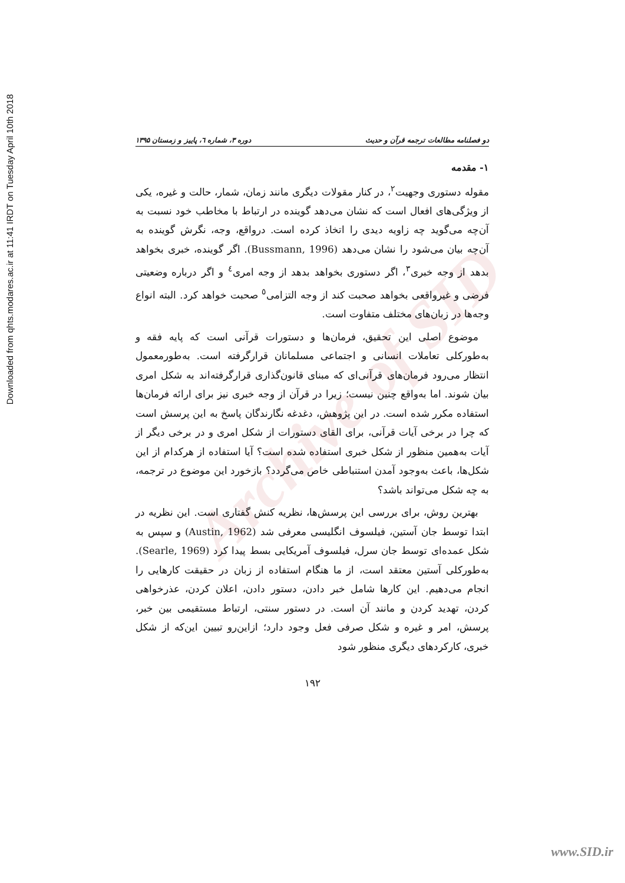Downloaded from qhts.modares.ac.ir at 11:41 IRDT on Tuesday April 10th 2018
Archive of SID
دو فصلنامه مطالعات ترجمه قرآن و حدیث دوره ۳، شماره ٦، پاییز و زمستان ۱۳۹۵
۱- مقدمه
مقوله دستوری وجهیت<sup>۲</sup>، در کنار مقولات دیگری مانند زمان، شمار، حالت و غیره، یکی از ویژگی‌های افعال است که نشان می‌دهد گوینده در ارتباط با مخاطب خود نسبت به آن‌چه می‌گوید چه زاویه دیدی را اتخاذ کرده است. درواقع، وجه، نگرش گوینده به آن‌چه بیان می‌شود را نشان می‌دهد (Bussmann, 1996). اگر گوینده، خبری بخواهد بدهد از وجه خبری<sup>۳</sup>، اگر دستوری بخواهد بدهد از وجه امری<sup>٤</sup> و اگر درباره وضعیتی فرضی و غیرواقعی بخواهد صحبت کند از وجه التزامی<sup>٥</sup> صحبت خواهد کرد. البته انواع وجه‌ها در زبان‌های مختلف متفاوت است.
موضوع اصلی این تحقیق، فرمان‌ها و دستورات قرآنی است که پایه فقه و به‌طورکلی تعاملات انسانی و اجتماعی مسلمانان قرارگرفته است. به‌طورمعمول انتظار می‌رود فرمان‌های قرآنی‌ای که مبنای قانون‌گذاری قرارگرفته‌اند به شکل امری بیان شوند. اما به‌واقع چنین نیست؛ زیرا در قرآن از وجه خبری نیز برای ارائه فرمان‌ها استفاده مکرر شده است. در این پژوهش، دغدغه نگارندگان پاسخ به این پرسش است که چرا در برخی آیات قرآنی، برای القای دستورات از شکل امری و در برخی دیگر از آیات به‌همین منظور از شکل خبری استفاده شده است؟ آیا استفاده از هرکدام از این شکل‌ها، باعث به‌وجود آمدن استنباطی خاص می‌گردد؟ بازخورد این موضوع در ترجمه، به چه شکل می‌تواند باشد؟
بهترین روش، برای بررسی این پرسش‌ها، نظریه کنش گفتاری است. این نظریه در ابتدا توسط جان آستین، فیلسوف انگلیسی معرفی شد (Austin, 1962) و سپس به شکل عمده‌ای توسط جان سرل، فیلسوف آمریکایی بسط پیدا کرد (Searle, 1969). به‌طورکلی آستین معتقد است، از ما هنگام استفاده از زبان در حقیقت کارهایی را انجام می‌دهیم. این کارها شامل خبر دادن، دستور دادن، اعلان کردن، عذرخواهی کردن، تهدید کردن و مانند آن است. در دستور سنتی، ارتباط مستقیمی بین خبر، پرسش، امر و غیره و شکل صرفی فعل وجود دارد؛ ازاین‌رو تبیین این‌که از شکل خبری، کارکردهای دیگری منظور شود
۱۹۲
www.SID.ir